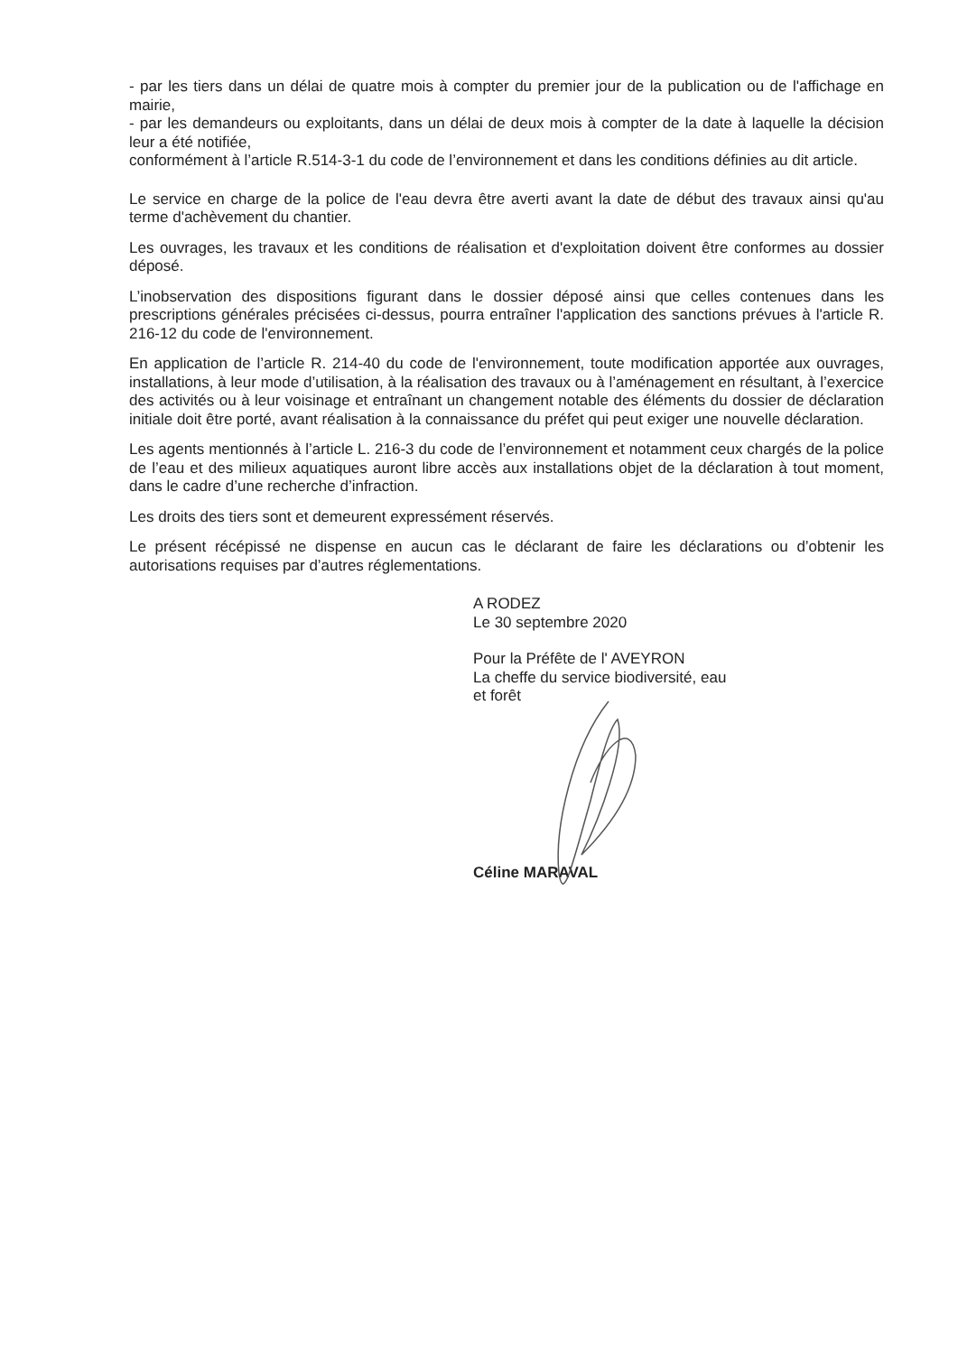- par les tiers dans un délai de quatre mois à compter du premier jour de la publication ou de l'affichage en mairie,
- par les demandeurs ou exploitants, dans un délai de deux mois à compter de la date à laquelle la décision leur a été notifiée,
conformément à l’article R.514-3-1 du code de l’environnement et dans les conditions définies au dit article.
Le service en charge de la police de l'eau devra être averti avant la date de début des travaux ainsi qu'au terme d'achèvement du chantier.
Les ouvrages, les travaux et les conditions de réalisation et d'exploitation doivent être conformes au dossier déposé.
L’inobservation des dispositions figurant dans le dossier déposé ainsi que celles contenues dans les prescriptions générales précisées ci-dessus, pourra entraîner l'application des sanctions prévues à l'article R. 216-12 du code de l'environnement.
En application de l’article R. 214-40 du code de l'environnement, toute modification apportée aux ouvrages, installations, à leur mode d’utilisation, à la réalisation des travaux ou à l’aménagement en résultant, à l’exercice des activités ou à leur voisinage et entraînant un changement notable des éléments du dossier de déclaration initiale doit être porté, avant réalisation à la connaissance du préfet qui peut exiger une nouvelle déclaration.
Les agents mentionnés à l’article L. 216-3 du code de l’environnement et notamment ceux chargés de la police de l’eau et des milieux aquatiques auront libre accès aux installations objet de la déclaration à tout moment, dans le cadre d’une recherche d’infraction.
Les droits des tiers sont et demeurent expressément réservés.
Le présent récépissé ne dispense en aucun cas le déclarant de faire les déclarations ou d’obtenir les autorisations requises par d’autres réglementations.
A RODEZ
Le 30 septembre 2020
Pour la Préfête de l' AVEYRON
La cheffe du service biodiversité, eau
et forêt
Céline MARAVAL